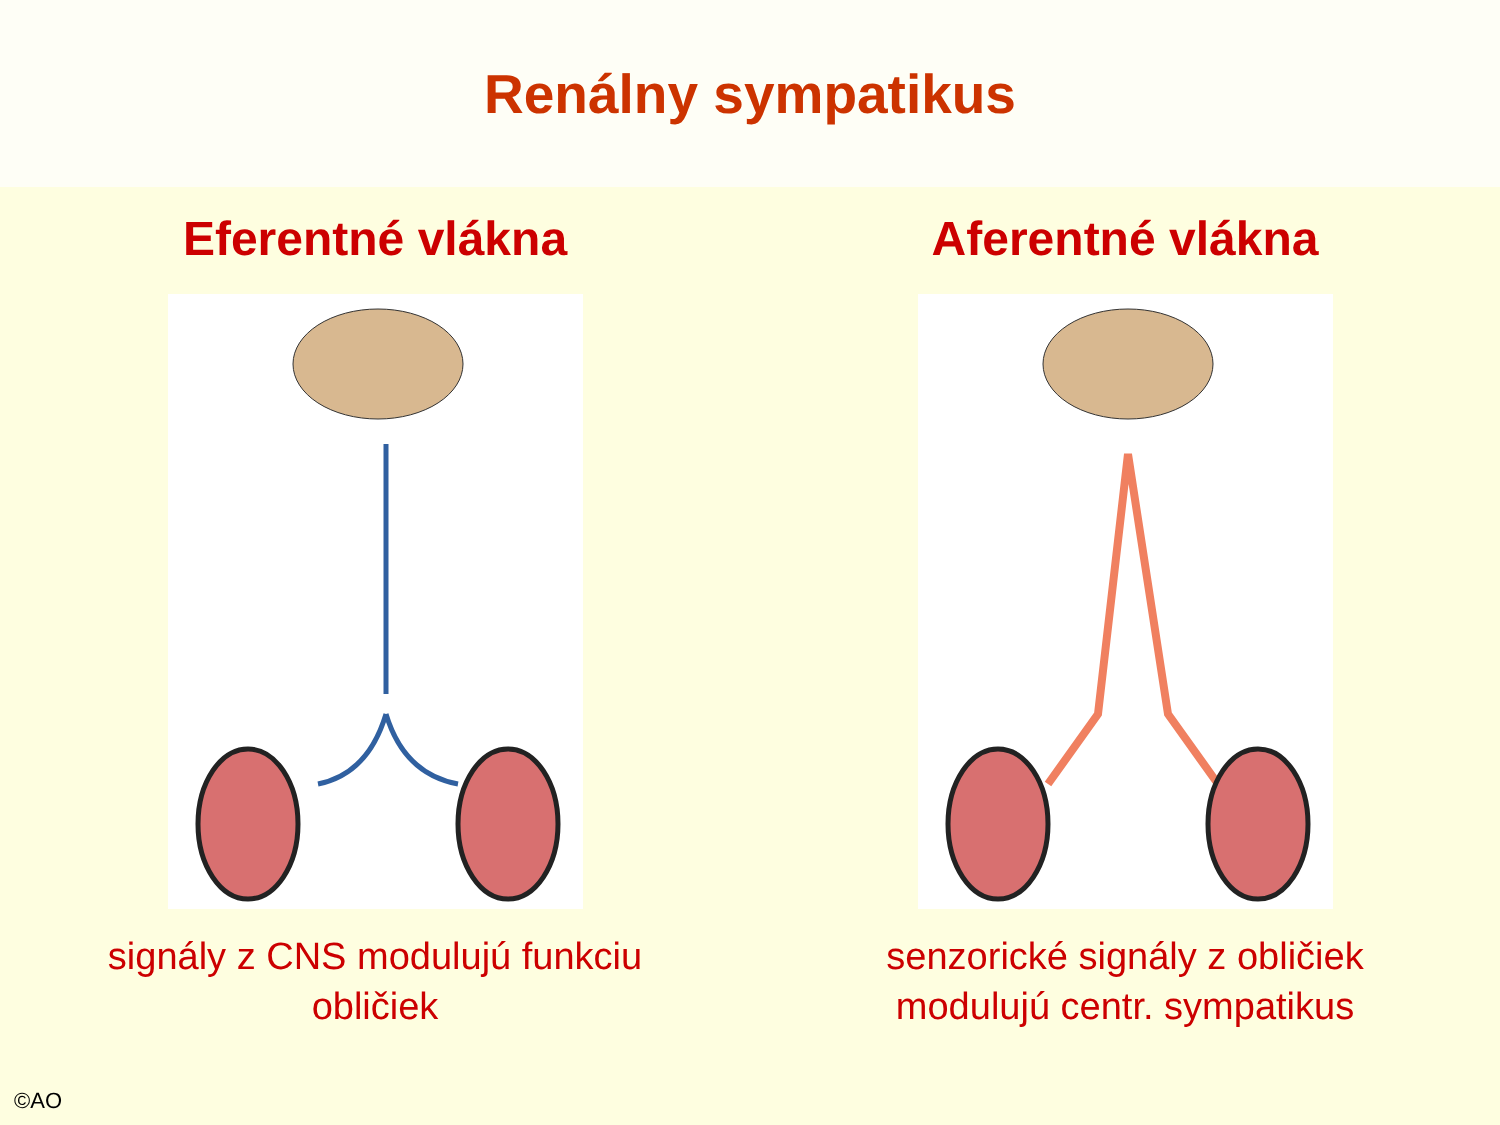Renálny sympatikus
Eferentné vlákna
signály z CNS modulujú funkciu
obličiek
Aferentné vlákna
senzorické signály z obličiek
modulujú centr. sympatikus
©AO